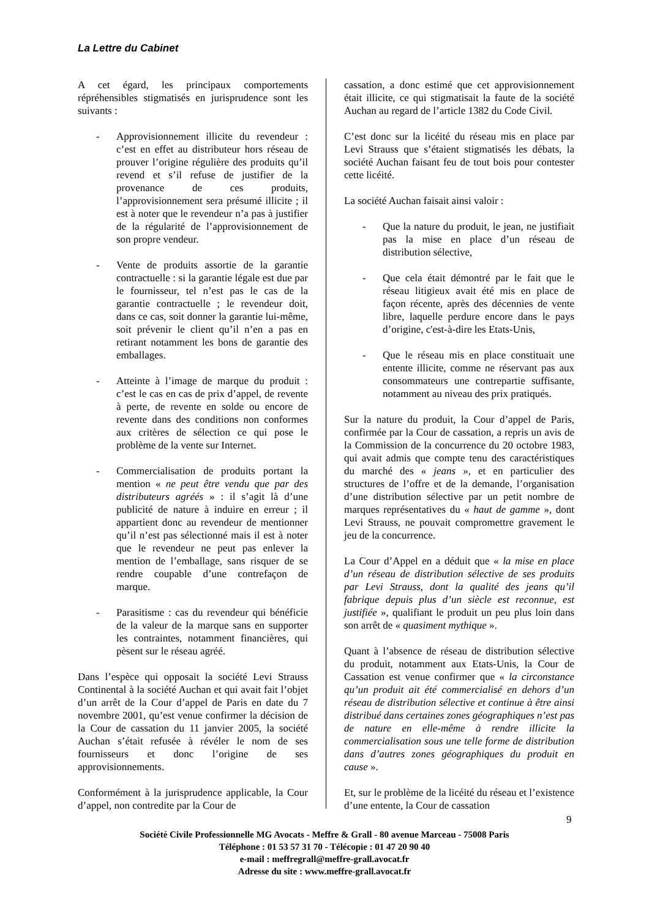La Lettre du Cabinet
A cet égard, les principaux comportements répréhensibles stigmatisés en jurisprudence sont les suivants :
- Approvisionnement illicite du revendeur : c’est en effet au distributeur hors réseau de prouver l’origine régulière des produits qu’il revend et s’il refuse de justifier de la provenance de ces produits, l’approvisionnement sera présumé illicite ; il est à noter que le revendeur n’a pas à justifier de la régularité de l’approvisionnement de son propre vendeur.
- Vente de produits assortie de la garantie contractuelle : si la garantie légale est due par le fournisseur, tel n’est pas le cas de la garantie contractuelle ; le revendeur doit, dans ce cas, soit donner la garantie lui-même, soit prévenir le client qu’il n’en a pas en retirant notamment les bons de garantie des emballages.
- Atteinte à l’image de marque du produit : c’est le cas en cas de prix d’appel, de revente à perte, de revente en solde ou encore de revente dans des conditions non conformes aux critères de sélection ce qui pose le problème de la vente sur Internet.
- Commercialisation de produits portant la mention « ne peut être vendu que par des distributeurs agréés » : il s’agit là d’une publicité de nature à induire en erreur ; il appartient donc au revendeur de mentionner qu’il n’est pas sélectionné mais il est à noter que le revendeur ne peut pas enlever la mention de l’emballage, sans risquer de se rendre coupable d’une contrefaçon de marque.
- Parasitisme : cas du revendeur qui bénéficie de la valeur de la marque sans en supporter les contraintes, notamment financières, qui pèsent sur le réseau agréé.
Dans l’espèce qui opposait la société Levi Strauss Continental à la société Auchan et qui avait fait l’objet d’un arrêt de la Cour d’appel de Paris en date du 7 novembre 2001, qu’est venue confirmer la décision de la Cour de cassation du 11 janvier 2005, la société Auchan s’était refusée à révéler le nom de ses fournisseurs et donc l’origine de ses approvisionnements.
Conformément à la jurisprudence applicable, la Cour d’appel, non contredite par la Cour de
cassation, a donc estimé que cet approvisionnement était illicite, ce qui stigmatisait la faute de la société Auchan au regard de l’article 1382 du Code Civil.
C’est donc sur la licéité du réseau mis en place par Levi Strauss que s’étaient stigmatisés les débats, la société Auchan faisant feu de tout bois pour contester cette licéité.
La société Auchan faisait ainsi valoir :
- Que la nature du produit, le jean, ne justifiait pas la mise en place d’un réseau de distribution sélective,
- Que cela était démontré par le fait que le réseau litigieux avait été mis en place de façon récente, après des décennies de vente libre, laquelle perdure encore dans le pays d’origine, c'est-à-dire les Etats-Unis,
- Que le réseau mis en place constituait une entente illicite, comme ne réservant pas aux consommateurs une contrepartie suffisante, notamment au niveau des prix pratiqués.
Sur la nature du produit, la Cour d’appel de Paris, confirmée par la Cour de cassation, a repris un avis de la Commission de la concurrence du 20 octobre 1983, qui avait admis que compte tenu des caractéristiques du marché des « jeans », et en particulier des structures de l’offre et de la demande, l’organisation d’une distribution sélective par un petit nombre de marques représentatives du « haut de gamme », dont Levi Strauss, ne pouvait compromettre gravement le jeu de la concurrence.
La Cour d’Appel en a déduit que « la mise en place d’un réseau de distribution sélective de ses produits par Levi Strauss, dont la qualité des jeans qu’il fabrique depuis plus d’un siècle est reconnue, est justifiée », qualifiant le produit un peu plus loin dans son arrêt de « quasiment mythique ».
Quant à l’absence de réseau de distribution sélective du produit, notamment aux Etats-Unis, la Cour de Cassation est venue confirmer que « la circonstance qu’un produit ait été commercialisé en dehors d’un réseau de distribution sélective et continue à être ainsi distribué dans certaines zones géographiques n’est pas de nature en elle-même à rendre illicite la commercialisation sous une telle forme de distribution dans d’autres zones géographiques du produit en cause ».
Et, sur le problème de la licéité du réseau et l’existence d’une entente, la Cour de cassation
9
Société Civile Professionnelle MG Avocats - Meffre & Grall - 80 avenue Marceau - 75008 Paris
Téléphone : 01 53 57 31 70 - Télécopie : 01 47 20 90 40
e-mail : meffregrall@meffre-grall.avocat.fr
Adresse du site : www.meffre-grall.avocat.fr